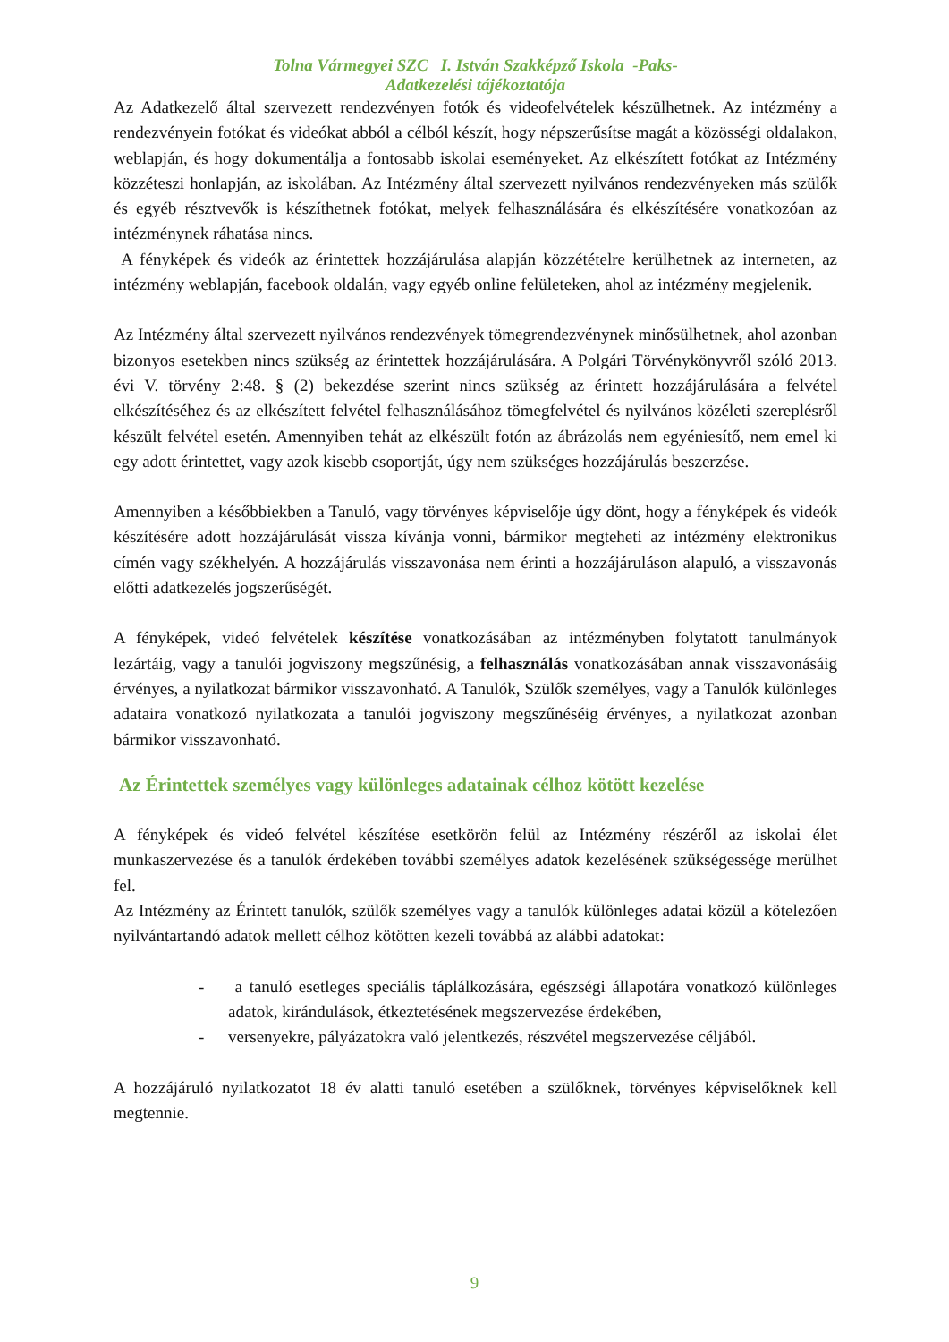Tolna Vármegyei SZC I. István Szakképző Iskola -Paks-
Adatkezelési tájékoztatója
Az Adatkezelő által szervezett rendezvényen fotók és videofelvételek készülhetnek. Az intézmény a rendezvényein fotókat és videókat abból a célból készít, hogy népszerűsítse magát a közösségi oldalakon, weblapján, és hogy dokumentálja a fontosabb iskolai eseményeket. Az elkészített fotókat az Intézmény közzéteszi honlapján, az iskolában. Az Intézmény által szervezett nyilvános rendezvényeken más szülők és egyéb résztvevők is készíthetnek fotókat, melyek felhasználására és elkészítésére vonatkozóan az intézménynek ráhatása nincs.
A fényképek és videók az érintettek hozzájárulása alapján közzétételre kerülhetnek az interneten, az intézmény weblapján, facebook oldalán, vagy egyéb online felületeken, ahol az intézmény megjelenik.
Az Intézmény által szervezett nyilvános rendezvények tömegrendezvénynek minősülhetnek, ahol azonban bizonyos esetekben nincs szükség az érintettek hozzájárulására. A Polgári Törvénykönyvről szóló 2013. évi V. törvény 2:48. § (2) bekezdése szerint nincs szükség az érintett hozzájárulására a felvétel elkészítéséhez és az elkészített felvétel felhasználásához tömegfelvétel és nyilvános közéleti szereplésről készült felvétel esetén. Amennyiben tehát az elkészült fotón az ábrázolás nem egyéniesítő, nem emel ki egy adott érintettet, vagy azok kisebb csoportját, úgy nem szükséges hozzájárulás beszerzése.
Amennyiben a későbbiekben a Tanuló, vagy törvényes képviselője úgy dönt, hogy a fényképek és videók készítésére adott hozzájárulását vissza kívánja vonni, bármikor megteheti az intézmény elektronikus címén vagy székhelyén. A hozzájárulás visszavonása nem érinti a hozzájáruláson alapuló, a visszavonás előtti adatkezelés jogszerűségét.
A fényképek, videó felvételek készítése vonatkozásában az intézményben folytatott tanulmányok lezártáig, vagy a tanulói jogviszony megszűnésig, a felhasználás vonatkozásában annak visszavonásáig érvényes, a nyilatkozat bármikor visszavonható. A Tanulók, Szülők személyes, vagy a Tanulók különleges adataira vonatkozó nyilatkozata a tanulói jogviszony megszűnéséig érvényes, a nyilatkozat azonban bármikor visszavonható.
Az Érintettek személyes vagy különleges adatainak célhoz kötött kezelése
A fényképek és videó felvétel készítése esetkörön felül az Intézmény részéről az iskolai élet munkaszervezése és a tanulók érdekében további személyes adatok kezelésének szükségessége merülhet fel.
Az Intézmény az Érintett tanulók, szülők személyes vagy a tanulók különleges adatai közül a kötelezően nyilvántartandó adatok mellett célhoz kötötten kezeli továbbá az alábbi adatokat:
- a tanuló esetleges speciális táplálkozására, egészségi állapotára vonatkozó különleges adatok, kirándulások, étkeztetésének megszervezése érdekében,
- versenyekre, pályázatokra való jelentkezés, részvétel megszervezése céljából.
A hozzájáruló nyilatkozatot 18 év alatti tanuló esetében a szülőknek, törvényes képviselőknek kell megtennie.
9